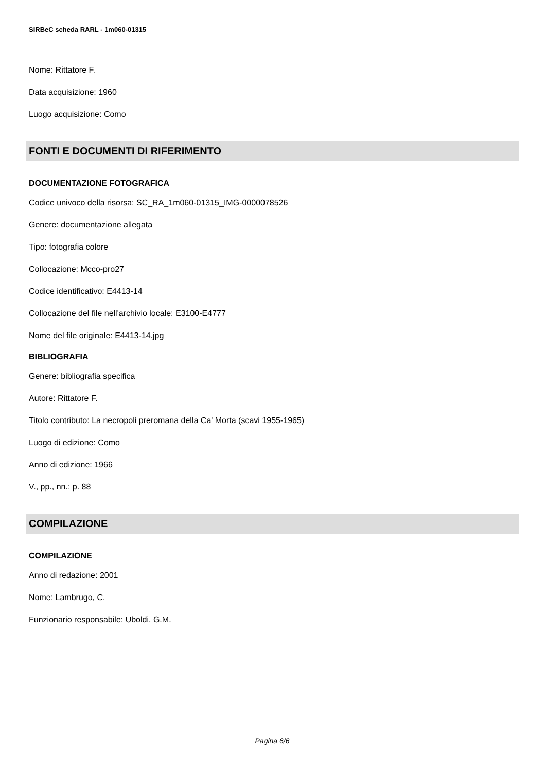SIRBeC scheda RARL - 1m060-01315
Nome: Rittatore F.
Data acquisizione: 1960
Luogo acquisizione: Como
FONTI E DOCUMENTI DI RIFERIMENTO
DOCUMENTAZIONE FOTOGRAFICA
Codice univoco della risorsa: SC_RA_1m060-01315_IMG-0000078526
Genere: documentazione allegata
Tipo: fotografia colore
Collocazione: Mcco-pro27
Codice identificativo: E4413-14
Collocazione del file nell'archivio locale: E3100-E4777
Nome del file originale: E4413-14.jpg
BIBLIOGRAFIA
Genere: bibliografia specifica
Autore: Rittatore F.
Titolo contributo: La necropoli preromana della Ca' Morta (scavi 1955-1965)
Luogo di edizione: Como
Anno di edizione: 1966
V., pp., nn.: p. 88
COMPILAZIONE
COMPILAZIONE
Anno di redazione: 2001
Nome: Lambrugo, C.
Funzionario responsabile: Uboldi, G.M.
Pagina 6/6